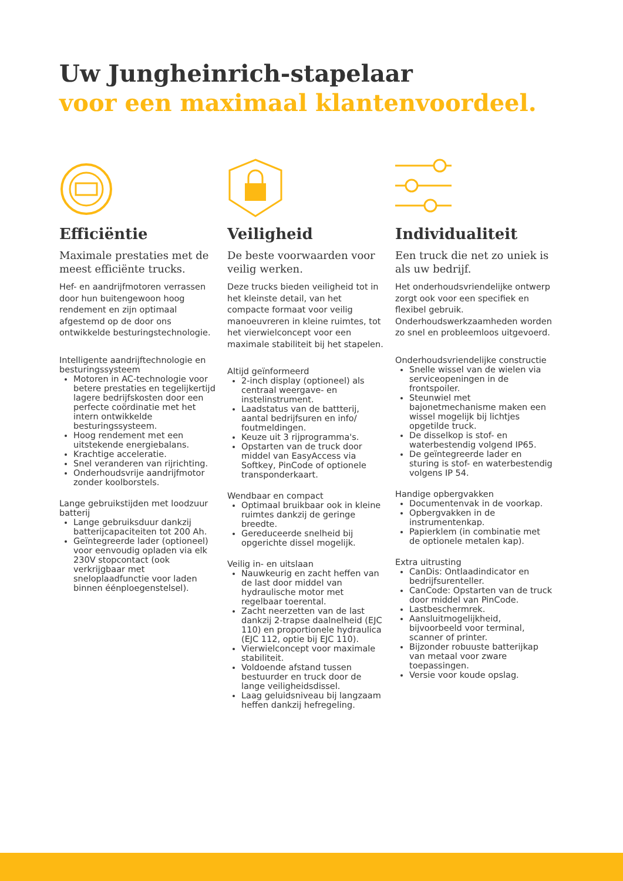Uw Jungheinrich-stapelaar
voor een maximaal klantenvoordeel.
Efficiëntie
Maximale prestaties met de meest efficiënte trucks.
Hef- en aandrijfmotoren verrassen door hun buitengewoon hoog rendement en zijn optimaal afgestemd op de door ons ontwikkelde besturingstechnologie.
Intelligente aandrijftechnologie en besturingssysteem
Motoren in AC-technologie voor betere prestaties en tegelijkertijd lagere bedrijfskosten door een perfecte coördinatie met het intern ontwikkelde besturingssysteem.
Hoog rendement met een uitstekende energiebalans.
Krachtige acceleratie.
Snel veranderen van rijrichting.
Onderhoudsvrije aandrijfmotor zonder koolborstels.
Lange gebruikstijden met loodzuur batterij
Lange gebruiksduur dankzij batterijcapaciteiten tot 200 Ah.
Geïntegreerde lader (optioneel) voor eenvoudig opladen via elk 230V stopcontact (ook verkrijgbaar met sneloplaadfunctie voor laden binnen éénploegenstelsel).
Veiligheid
De beste voorwaarden voor veilig werken.
Deze trucks bieden veiligheid tot in het kleinste detail, van het compacte formaat voor veilig manoeuvreren in kleine ruimtes, tot het vierwielconcept voor een maximale stabiliteit bij het stapelen.
Altijd geïnformeerd
2-inch display (optioneel) als centraal weergave- en instelinstrument.
Laadstatus van de battterij, aantal bedrijfsuren en info/ foutmeldingen.
Keuze uit 3 rijprogramma's.
Opstarten van de truck door middel van EasyAccess via Softkey, PinCode of optionele transponderkaart.
Wendbaar en compact
Optimaal bruikbaar ook in kleine ruimtes dankzij de geringe breedte.
Gereduceerde snelheid bij opgerichte dissel mogelijk.
Veilig in- en uitslaan
Nauwkeurig en zacht heffen van de last door middel van hydraulische motor met regelbaar toerental.
Zacht neerzetten van de last dankzij 2-trapse daalnelheid (EJC 110) en proportionele hydraulica (EJC 112, optie bij EJC 110).
Vierwielconcept voor maximale stabiliteit.
Voldoende afstand tussen bestuurder en truck door de lange veiligheidsdissel.
Laag geluidsniveau bij langzaam heffen dankzij hefregeling.
Individualiteit
Een truck die net zo uniek is als uw bedrijf.
Het onderhoudsvriendelijke ontwerp zorgt ook voor een specifiek en flexibel gebruik. Onderhoudswerkzaamheden worden zo snel en probleemloos uitgevoerd.
Onderhoudsvriendelijke constructie
Snelle wissel van de wielen via serviceopeningen in de frontspoiler.
Steunwiel met bajonetmechanisme maken een wissel mogelijk bij lichtjes opgetilde truck.
De disselkop is stof- en waterbestendig volgend IP65.
De geïntegreerde lader en sturing is stof- en waterbestendig volgens IP 54.
Handige opbergvakken
Documentenvak in de voorkap.
Opbergvakken in de instrumentenkap.
Papierklem (in combinatie met de optionele metalen kap).
Extra uitrusting
CanDis: Ontlaadindicator en bedrijfsurenteller.
CanCode: Opstarten van de truck door middel van PinCode.
Lastbeschermrek.
Aansluitmogelijkheid, bijvoorbeeld voor terminal, scanner of printer.
Bijzonder robuuste batterijkap van metaal voor zware toepassingen.
Versie voor koude opslag.